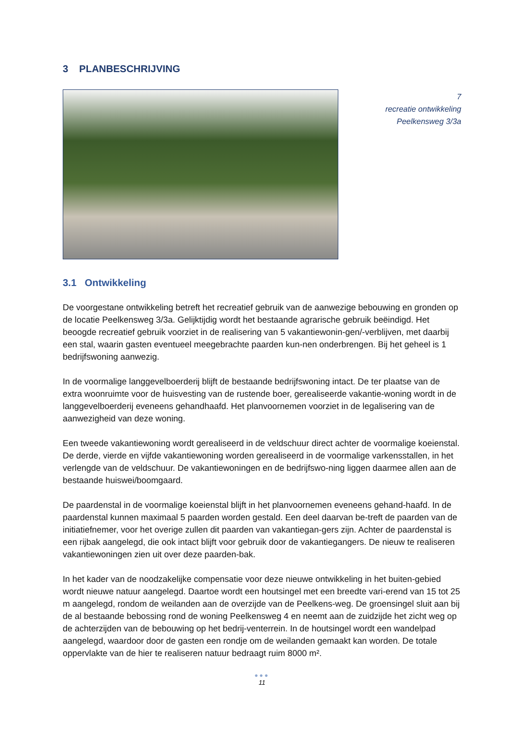3 PLANBESCHRIJVING
7
recreatie ontwikkeling
Peelkensweg 3/3a
3.1 Ontwikkeling
De voorgestane ontwikkeling betreft het recreatief gebruik van de aanwezige bebouwing en gronden op de locatie Peelkensweg 3/3a. Gelijktijdig wordt het bestaande agrarische gebruik beëindigd. Het beoogde recreatief gebruik voorziet in de realisering van 5 vakantiewonin-gen/-verblijven, met daarbij een stal, waarin gasten eventueel meegebrachte paarden kun-nen onderbrengen. Bij het geheel is 1 bedrijfswoning aanwezig.
In de voormalige langgevelboerderij blijft de bestaande bedrijfswoning intact. De ter plaatse van de extra woonruimte voor de huisvesting van de rustende boer, gerealiseerde vakantie-woning wordt in de langgevelboerderij eveneens gehandhaafd. Het planvoornemen voorziet in de legalisering van de aanwezigheid van deze woning.
Een tweede vakantiewoning wordt gerealiseerd in de veldschuur direct achter de voormalige koeienstal. De derde, vierde en vijfde vakantiewoning worden gerealiseerd in de voormalige varkensstallen, in het verlengde van de veldschuur. De vakantiewoningen en de bedrijfswo-ning liggen daarmee allen aan de bestaande huiswei/boomgaard.
De paardenstal in de voormalige koeienstal blijft in het planvoornemen eveneens gehand-haafd. In de paardenstal kunnen maximaal 5 paarden worden gestald. Een deel daarvan be-treft de paarden van de initiatiefnemer, voor het overige zullen dit paarden van vakantiegan-gers zijn. Achter de paardenstal is een rijbak aangelegd, die ook intact blijft voor gebruik door de vakantiegangers. De nieuw te realiseren vakantiewoningen zien uit over deze paarden-bak.
In het kader van de noodzakelijke compensatie voor deze nieuwe ontwikkeling in het buiten-gebied wordt nieuwe natuur aangelegd. Daartoe wordt een houtsingel met een breedte vari-erend van 15 tot 25 m aangelegd, rondom de weilanden aan de overzijde van de Peelkens-weg. De groensingel sluit aan bij de al bestaande bebossing rond de woning Peelkensweg 4 en neemt aan de zuidzijde het zicht weg op de achterzijden van de bebouwing op het bedrij-venterrein. In de houtsingel wordt een wandelpad aangelegd, waardoor door de gasten een rondje om de weilanden gemaakt kan worden. De totale oppervlakte van de hier te realiseren natuur bedraagt ruim 8000 m².
●●●
11